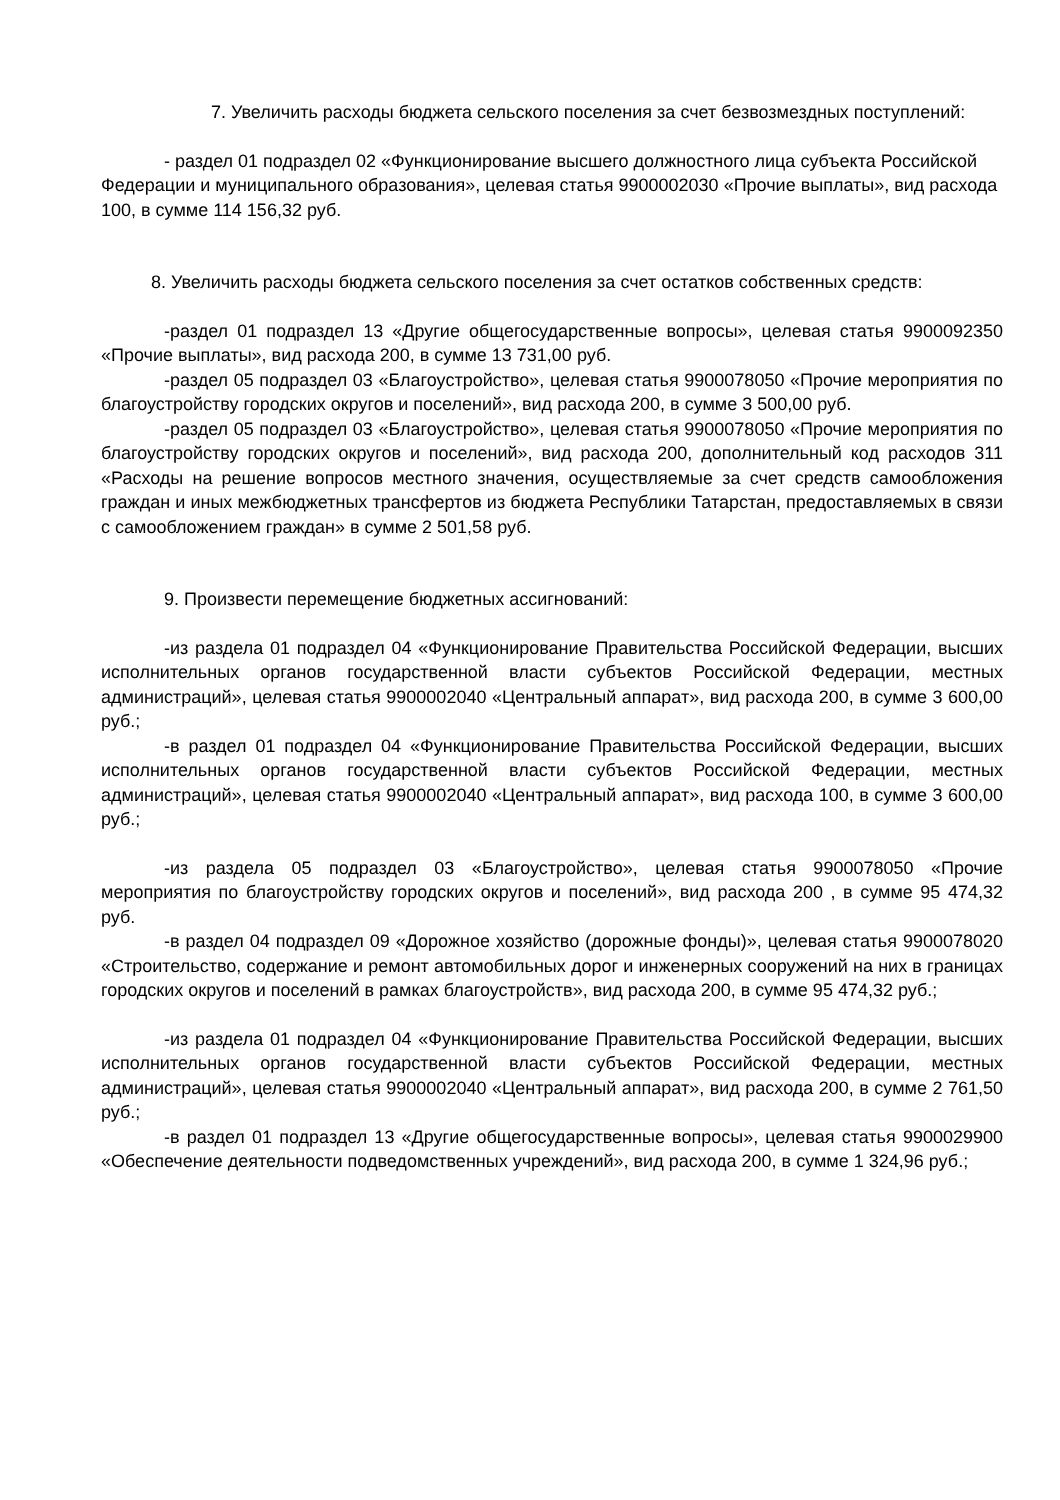7. Увеличить расходы бюджета сельского поселения за счет безвозмездных поступлений:
- раздел 01 подраздел 02 «Функционирование высшего должностного лица субъекта Российской Федерации и муниципального образования», целевая статья 9900002030 «Прочие выплаты», вид расхода 100, в сумме 114 156,32 руб.
8. Увеличить расходы бюджета сельского поселения за счет остатков собственных средств:
-раздел 01 подраздел 13 «Другие общегосударственные вопросы», целевая статья 9900092350 «Прочие выплаты», вид расхода 200, в сумме 13 731,00 руб.
-раздел 05 подраздел 03 «Благоустройство», целевая статья 9900078050 «Прочие мероприятия по благоустройству городских округов и поселений», вид расхода 200, в сумме 3 500,00 руб.
-раздел 05 подраздел 03 «Благоустройство», целевая статья 9900078050 «Прочие мероприятия по благоустройству городских округов и поселений», вид расхода 200, дополнительный код расходов 311 «Расходы на решение вопросов местного значения, осуществляемые за счет средств самообложения граждан и иных межбюджетных трансфертов из бюджета Республики Татарстан, предоставляемых в связи с самообложением граждан» в сумме 2 501,58 руб.
9. Произвести перемещение бюджетных ассигнований:
-из раздела 01 подраздел 04 «Функционирование Правительства Российской Федерации, высших исполнительных органов государственной власти субъектов Российской Федерации, местных администраций», целевая статья 9900002040 «Центральный аппарат», вид расхода 200, в сумме 3 600,00 руб.;
-в раздел 01 подраздел 04 «Функционирование Правительства Российской Федерации, высших исполнительных органов государственной власти субъектов Российской Федерации, местных администраций», целевая статья 9900002040 «Центральный аппарат», вид расхода 100, в сумме 3 600,00 руб.;
-из раздела 05 подраздел 03 «Благоустройство», целевая статья 9900078050 «Прочие мероприятия по благоустройству городских округов и поселений», вид расхода 200 , в сумме 95 474,32 руб.
-в раздел 04 подраздел 09 «Дорожное хозяйство (дорожные фонды)», целевая статья 9900078020 «Строительство, содержание и ремонт автомобильных дорог и инженерных сооружений на них в границах городских округов и поселений в рамках благоустройств», вид расхода 200, в сумме 95 474,32 руб.;
-из раздела 01 подраздел 04 «Функционирование Правительства Российской Федерации, высших исполнительных органов государственной власти субъектов Российской Федерации, местных администраций», целевая статья 9900002040 «Центральный аппарат», вид расхода 200, в сумме 2 761,50 руб.;
-в раздел 01 подраздел 13 «Другие общегосударственные вопросы», целевая статья 9900029900 «Обеспечение деятельности подведомственных учреждений», вид расхода 200, в сумме 1 324,96 руб.;